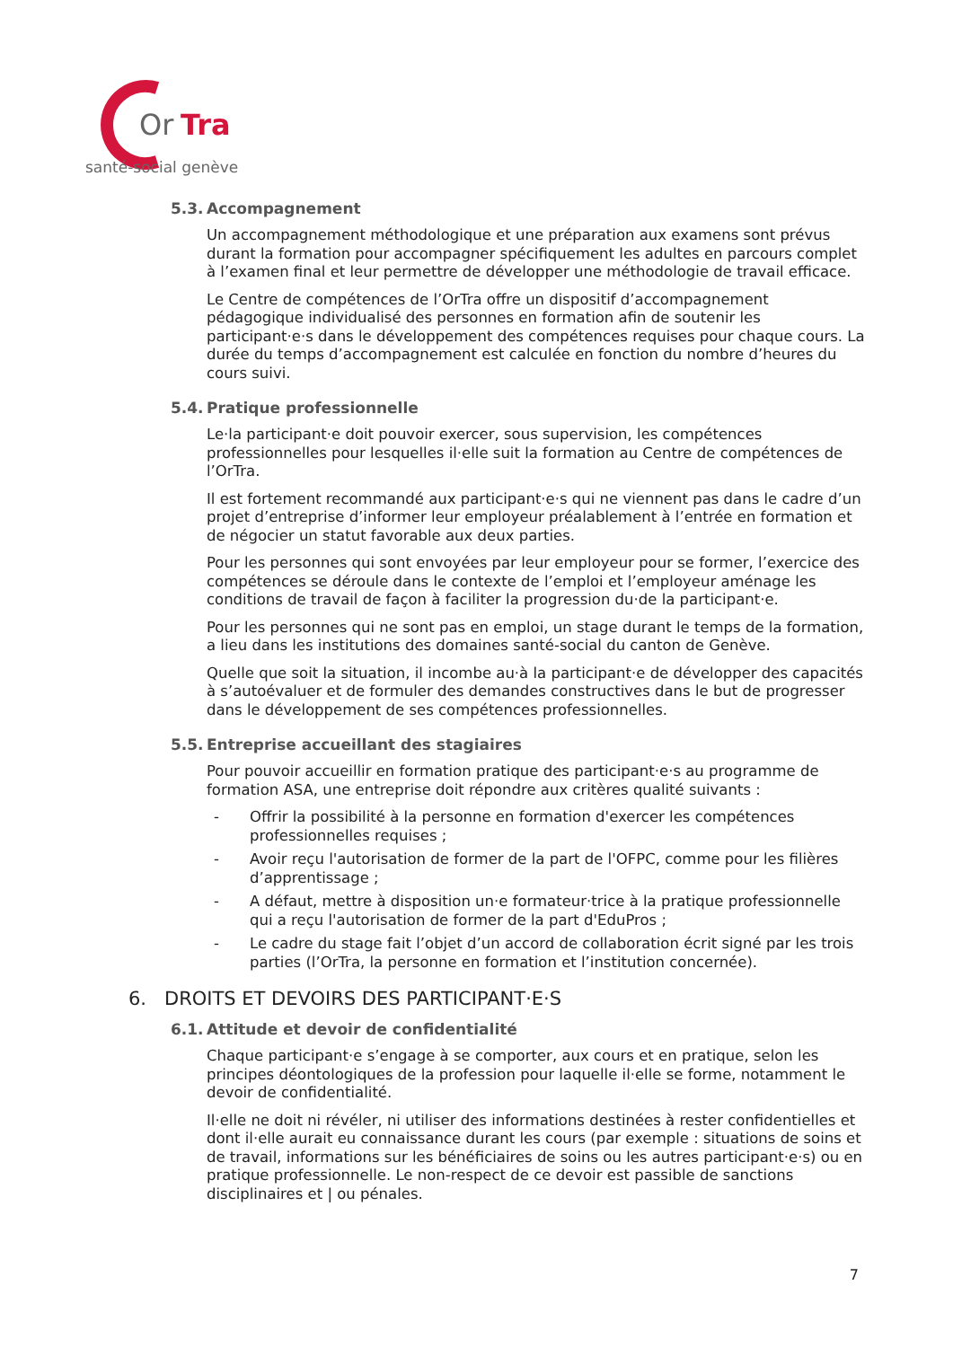Or
Tra
santé-social genève
5.3. Accompagnement
Un accompagnement méthodologique et une préparation aux examens sont prévus durant la formation pour accompagner spécifiquement les adultes en parcours complet à l’examen final et leur permettre de développer une méthodologie de travail efficace.
Le Centre de compétences de l’OrTra offre un dispositif d’accompagnement pédagogique individualisé des personnes en formation afin de soutenir les participant·e·s dans le développement des compétences requises pour chaque cours. La durée du temps d’accompagnement est calculée en fonction du nombre d’heures du cours suivi.
5.4. Pratique professionnelle
Le·la participant·e doit pouvoir exercer, sous supervision, les compétences professionnelles pour lesquelles il·elle suit la formation au Centre de compétences de l’OrTra.
Il est fortement recommandé aux participant·e·s qui ne viennent pas dans le cadre d’un projet d’entreprise d’informer leur employeur préalablement à l’entrée en formation et de négocier un statut favorable aux deux parties.
Pour les personnes qui sont envoyées par leur employeur pour se former, l’exercice des compétences se déroule dans le contexte de l’emploi et l’employeur aménage les conditions de travail de façon à faciliter la progression du·de la participant·e.
Pour les personnes qui ne sont pas en emploi, un stage durant le temps de la formation, a lieu dans les institutions des domaines santé-social du canton de Genève.
Quelle que soit la situation, il incombe au·à la participant·e de développer des capacités à s’autoévaluer et de formuler des demandes constructives dans le but de progresser dans le développement de ses compétences professionnelles.
5.5. Entreprise accueillant des stagiaires
Pour pouvoir accueillir en formation pratique des participant·e·s au programme de formation ASA, une entreprise doit répondre aux critères qualité suivants :
- Offrir la possibilité à la personne en formation d'exercer les compétences professionnelles requises ;
- Avoir reçu l'autorisation de former de la part de l'OFPC, comme pour les filières d’apprentissage ;
- A défaut, mettre à disposition un·e formateur·trice à la pratique professionnelle qui a reçu l'autorisation de former de la part d'EduPros ;
- Le cadre du stage fait l’objet d’un accord de collaboration écrit signé par les trois parties (l’OrTra, la personne en formation et l’institution concernée).
6. DROITS ET DEVOIRS DES PARTICIPANT·E·S
6.1. Attitude et devoir de confidentialité
Chaque participant·e s’engage à se comporter, aux cours et en pratique, selon les principes déontologiques de la profession pour laquelle il·elle se forme, notamment le devoir de confidentialité.
Il·elle ne doit ni révéler, ni utiliser des informations destinées à rester confidentielles et dont il·elle aurait eu connaissance durant les cours (par exemple : situations de soins et de travail, informations sur les bénéficiaires de soins ou les autres participant·e·s) ou en pratique professionnelle. Le non-respect de ce devoir est passible de sanctions disciplinaires et | ou pénales.
7